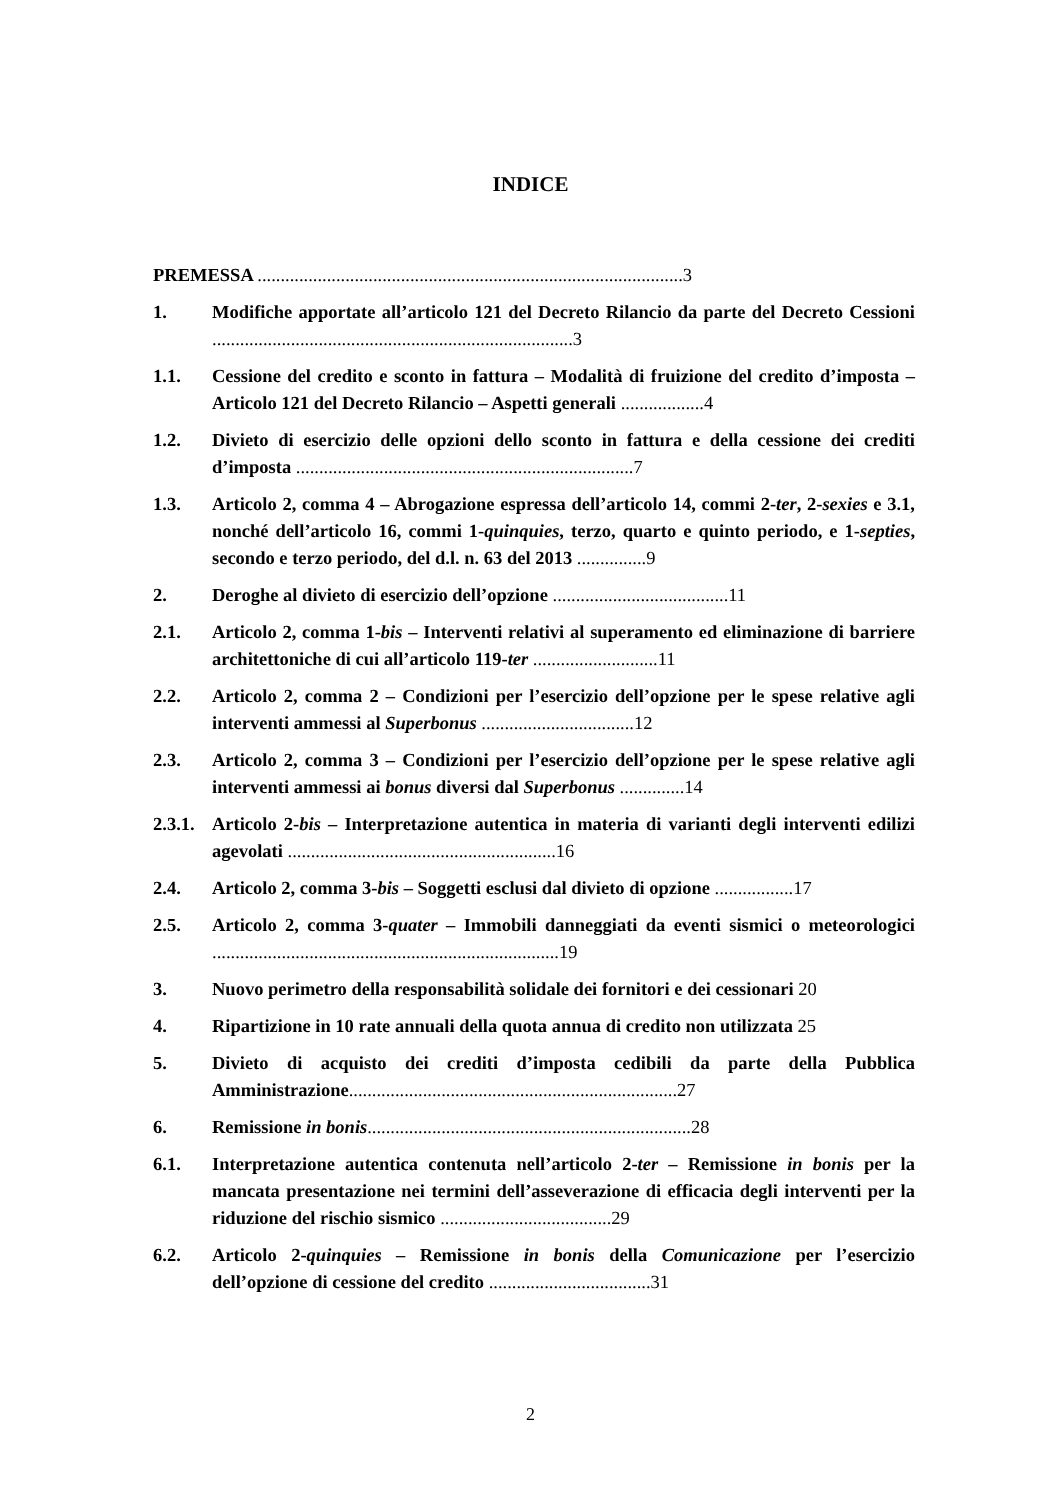INDICE
PREMESSA ............................................................................................3
1. Modifiche apportate all’articolo 121 del Decreto Rilancio da parte del Decreto Cessioni ..............................................................................3
1.1. Cessione del credito e sconto in fattura – Modalità di fruizione del credito d’imposta – Articolo 121 del Decreto Rilancio – Aspetti generali ..................4
1.2. Divieto di esercizio delle opzioni dello sconto in fattura e della cessione dei crediti d’imposta .........................................................................7
1.3. Articolo 2, comma 4 – Abrogazione espressa dell’articolo 14, commi 2-ter, 2-sexies e 3.1, nonché dell’articolo 16, commi 1-quinquies, terzo, quarto e quinto periodo, e 1-septies, secondo e terzo periodo, del d.l. n. 63 del 2013 ...............9
2. Deroghe al divieto di esercizio dell’opzione ......................................11
2.1. Articolo 2, comma 1-bis – Interventi relativi al superamento ed eliminazione di barriere architettoniche di cui all’articolo 119-ter ...........................11
2.2. Articolo 2, comma 2 – Condizioni per l’esercizio dell’opzione per le spese relative agli interventi ammessi al Superbonus .................................12
2.3. Articolo 2, comma 3 – Condizioni per l’esercizio dell’opzione per le spese relative agli interventi ammessi ai bonus diversi dal Superbonus ..............14
2.3.1.
Articolo 2-bis – Interpretazione autentica in materia di varianti degli interventi edilizi agevolati ..........................................................16
2.4. Articolo 2, comma 3-bis – Soggetti esclusi dal divieto di opzione .................17
2.5. Articolo 2, comma 3-quater – Immobili danneggiati da eventi sismici o meteorologici ...........................................................................19
3. Nuovo perimetro della responsabilità solidale dei fornitori e dei cessionari 20
4. Ripartizione in 10 rate annuali della quota annua di credito non utilizzata 25
5. Divieto di acquisto dei crediti d’imposta cedibili da parte della Pubblica Amministrazione.......................................................................27
6. Remissione in bonis......................................................................28
6.1. Interpretazione autentica contenuta nell’articolo 2-ter – Remissione in bonis per la mancata presentazione nei termini dell’asseverazione di efficacia degli interventi per la riduzione del rischio sismico .....................................29
6.2. Articolo 2-quinquies – Remissione in bonis della Comunicazione per l’esercizio dell’opzione di cessione del credito ...................................31
2